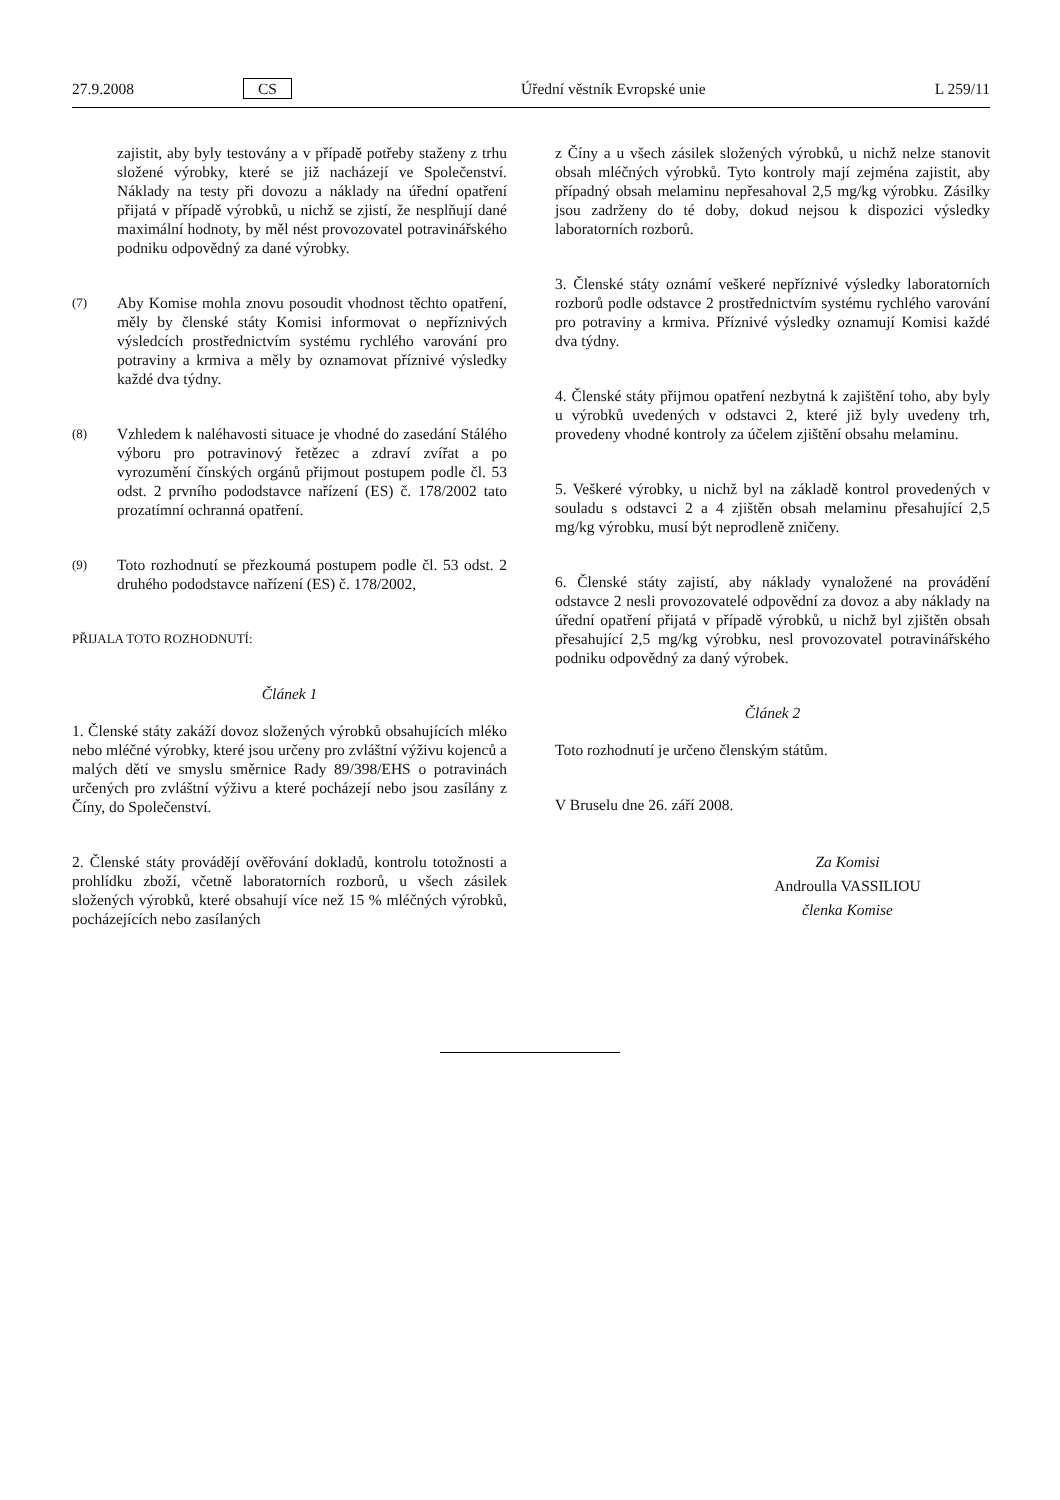27.9.2008 CS Úřední věstník Evropské unie L 259/11
zajistit, aby byly testovány a v případě potřeby staženy z trhu složené výrobky, které se již nacházejí ve Společenství. Náklady na testy při dovozu a náklady na úřední opatření přijatá v případě výrobků, u nichž se zjistí, že nesplňují dané maximální hodnoty, by měl nést provozovatel potravinářského podniku odpovědný za dané výrobky.
(7)
Aby Komise mohla znovu posoudit vhodnost těchto opatření, měly by členské státy Komisi informovat o nepříznivých výsledcích prostřednictvím systému rychlého varování pro potraviny a krmiva a měly by oznamovat příznivé výsledky každé dva týdny.
(8)
Vzhledem k naléhavosti situace je vhodné do zasedání Stálého výboru pro potravinový řetězec a zdraví zvířat a po vyrozumění čínských orgánů přijmout postupem podle čl. 53 odst. 2 prvního pododstavce nařízení (ES) č. 178/2002 tato prozatímní ochranná opatření.
(9)
Toto rozhodnutí se přezkoumá postupem podle čl. 53 odst. 2 druhého pododstavce nařízení (ES) č. 178/2002,
PŘIJALA TOTO ROZHODNUTÍ:
Článek 1
1. Členské státy zakáží dovoz složených výrobků obsahujících mléko nebo mléčné výrobky, které jsou určeny pro zvláštní výživu kojenců a malých dětí ve smyslu směrnice Rady 89/398/EHS o potravinách určených pro zvláštní výživu a které pocházejí nebo jsou zasílány z Číny, do Společenství.
2. Členské státy provádějí ověřování dokladů, kontrolu totožnosti a prohlídku zboží, včetně laboratorních rozborů, u všech zásilek složených výrobků, které obsahují více než 15 % mléčných výrobků, pocházejících nebo zasílaných
z Číny a u všech zásilek složených výrobků, u nichž nelze stanovit obsah mléčných výrobků. Tyto kontroly mají zejména zajistit, aby případný obsah melaminu nepřesahoval 2,5 mg/kg výrobku. Zásilky jsou zadrženy do té doby, dokud nejsou k dispozici výsledky laboratorních rozborů.
3. Členské státy oznámí veškeré nepříznivé výsledky laboratorních rozborů podle odstavce 2 prostřednictvím systému rychlého varování pro potraviny a krmiva. Příznivé výsledky oznamují Komisi každé dva týdny.
4. Členské státy přijmou opatření nezbytná k zajištění toho, aby byly u výrobků uvedených v odstavci 2, které již byly uvedeny trh, provedeny vhodné kontroly za účelem zjištění obsahu melaminu.
5. Veškeré výrobky, u nichž byl na základě kontrol provedených v souladu s odstavci 2 a 4 zjištěn obsah melaminu přesahující 2,5 mg/kg výrobku, musí být neprodleně zničeny.
6. Členské státy zajistí, aby náklady vynaložené na provádění odstavce 2 nesli provozovatelé odpovědní za dovoz a aby náklady na úřední opatření přijatá v případě výrobků, u nichž byl zjištěn obsah přesahující 2,5 mg/kg výrobku, nesl provozovatel potravinářského podniku odpovědný za daný výrobek.
Článek 2
Toto rozhodnutí je určeno členským státům.
V Bruselu dne 26. září 2008.
Za Komisi
Androulla VASSILIOU
členka Komise